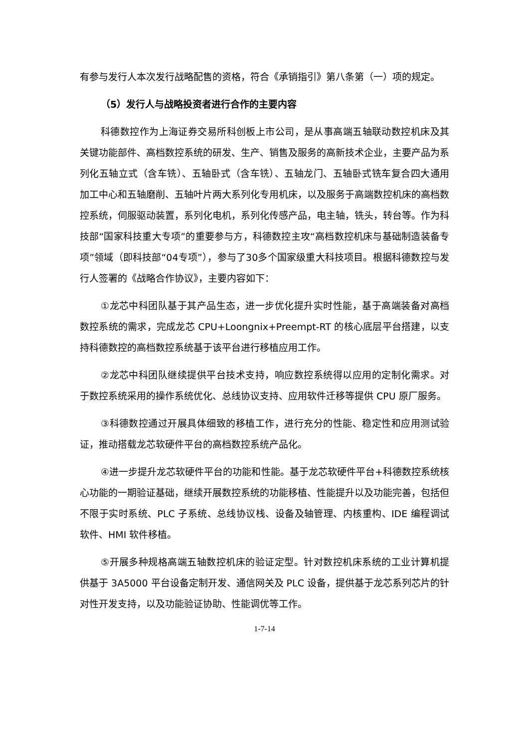有参与发行人本次发行战略配售的资格，符合《承销指引》第八条第（一）项的规定。
（5）发行人与战略投资者进行合作的主要内容
科德数控作为上海证券交易所科创板上市公司，是从事高端五轴联动数控机床及其关键功能部件、高档数控系统的研发、生产、销售及服务的高新技术企业，主要产品为系列化五轴立式（含车铣）、五轴卧式（含车铣）、五轴龙门、五轴卧式铣车复合四大通用加工中心和五轴磨削、五轴叶片两大系列化专用机床，以及服务于高端数控机床的高档数控系统，伺服驱动装置，系列化电机，系列化传感产品，电主轴，铣头，转台等。作为科技部“国家科技重大专项”的重要参与方，科德数控主攻“高档数控机床与基础制造装备专项”领域（即科技部“04专项”），参与了30多个国家级重大科技项目。根据科德数控与发行人签署的《战略合作协议》，主要内容如下：
①龙芯中科团队基于其产品生态，进一步优化提升实时性能，基于高端装备对高档数控系统的需求，完成龙芯 CPU+Loongnix+Preempt-RT 的核心底层平台搭建，以支持科德数控的高档数控系统基于该平台进行移植应用工作。
②龙芯中科团队继续提供平台技术支持，响应数控系统得以应用的定制化需求。对于数控系统采用的操作系统优化、总线协议支持、应用软件迁移等提供 CPU 原厂服务。
③科德数控通过开展具体细致的移植工作，进行充分的性能、稳定性和应用测试验证，推动搭载龙芯软硬件平台的高档数控系统产品化。
④进一步提升龙芯软硬件平台的功能和性能。基于龙芯软硬件平台+科德数控系统核心功能的一期验证基础，继续开展数控系统的功能移植、性能提升以及功能完善，包括但不限于实时系统、PLC 子系统、总线协议栈、设备及轴管理、内核重构、IDE 编程调试软件、HMI 软件移植。
⑤开展多种规格高端五轴数控机床的验证定型。针对数控机床系统的工业计算机提供基于 3A5000 平台设备定制开发、通信网关及 PLC 设备，提供基于龙芯系列芯片的针对性开发支持，以及功能验证协助、性能调优等工作。
1-7-14